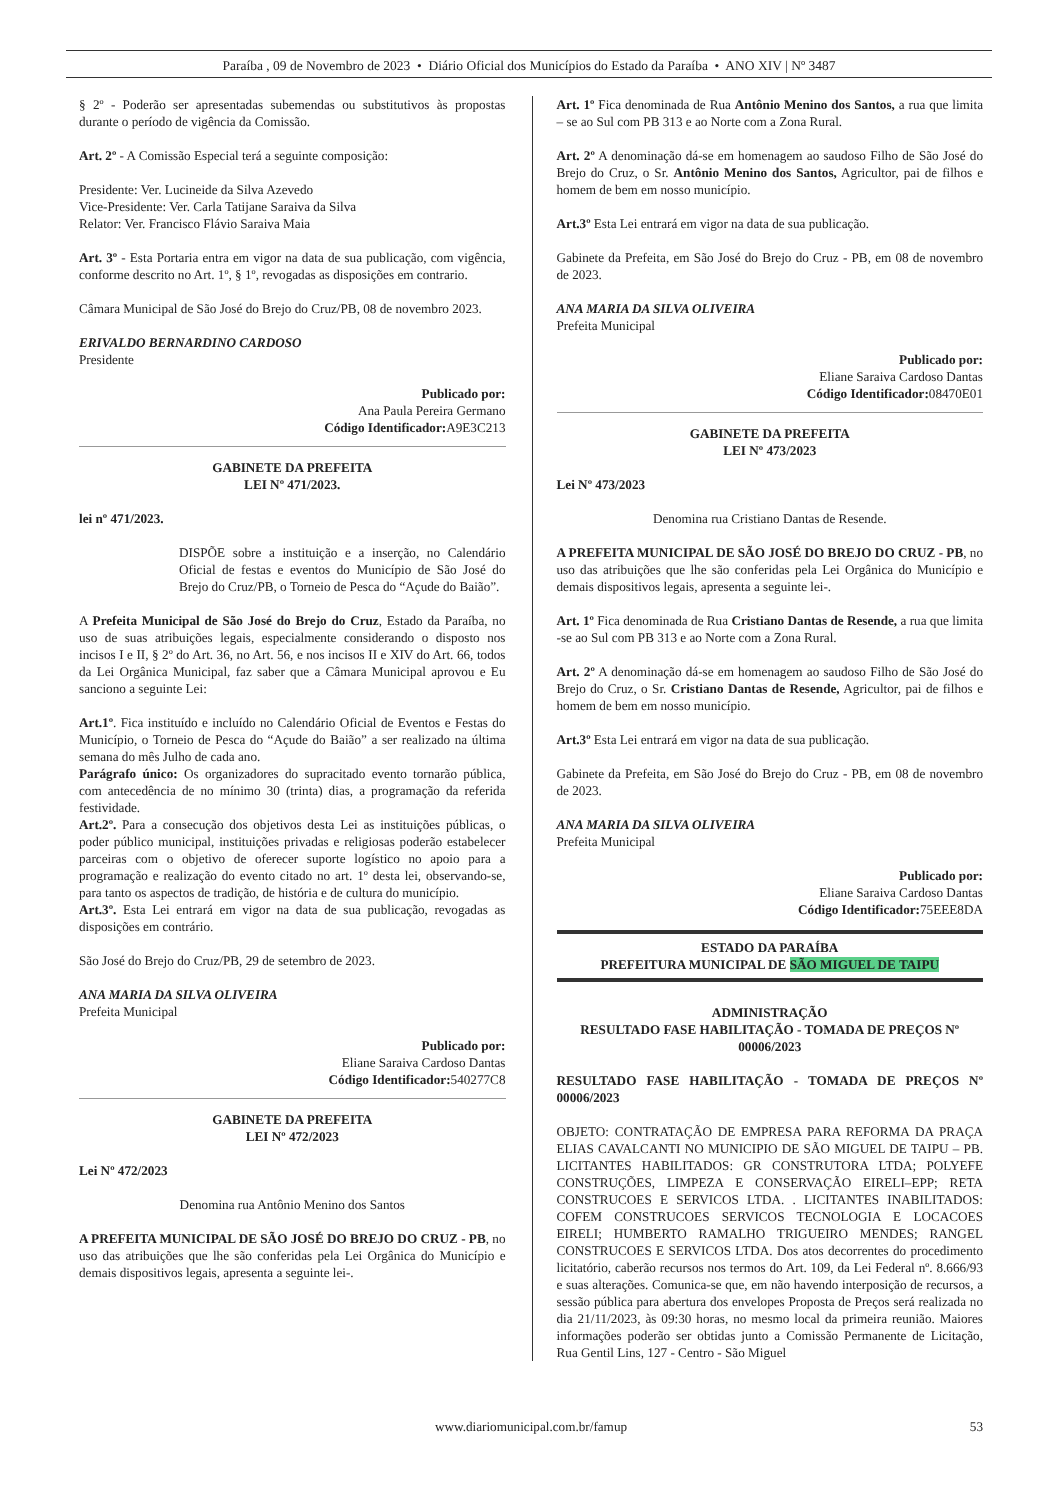Paraíba , 09 de Novembro de 2023 • Diário Oficial dos Municípios do Estado da Paraíba • ANO XIV | Nº 3487
§ 2º - Poderão ser apresentadas subemendas ou substitutivos às propostas durante o período de vigência da Comissão.
Art. 2º - A Comissão Especial terá a seguinte composição:
Presidente: Ver. Lucineide da Silva Azevedo
Vice-Presidente: Ver. Carla Tatijane Saraiva da Silva
Relator: Ver. Francisco Flávio Saraiva Maia
Art. 3º - Esta Portaria entra em vigor na data de sua publicação, com vigência, conforme descrito no Art. 1º, § 1º, revogadas as disposições em contrario.
Câmara Municipal de São José do Brejo do Cruz/PB, 08 de novembro 2023.
ERIVALDO BERNARDINO CARDOSO
Presidente
Publicado por:
Ana Paula Pereira Germano
Código Identificador: A9E3C213
GABINETE DA PREFEITA
LEI Nº 471/2023.
lei nº 471/2023.
DISPÕE sobre a instituição e a inserção, no Calendário Oficial de festas e eventos do Município de São José do Brejo do Cruz/PB, o Torneio de Pesca do “Açude do Baião”.
A Prefeita Municipal de São José do Brejo do Cruz, Estado da Paraíba, no uso de suas atribuições legais, especialmente considerando o disposto nos incisos I e II, § 2º do Art. 36, no Art. 56, e nos incisos II e XIV do Art. 66, todos da Lei Orgânica Municipal, faz saber que a Câmara Municipal aprovou e Eu sanciono a seguinte Lei:
Art.1º. Fica instituído e incluído no Calendário Oficial de Eventos e Festas do Município, o Torneio de Pesca do “Açude do Baião” a ser realizado na última semana do mês Julho de cada ano.
Parágrafo único: Os organizadores do supracitado evento tornarão pública, com antecedência de no mínimo 30 (trinta) dias, a programação da referida festividade.
Art.2º. Para a consecução dos objetivos desta Lei as instituições públicas, o poder público municipal, instituições privadas e religiosas poderão estabelecer parceiras com o objetivo de oferecer suporte logístico no apoio para a programação e realização do evento citado no art. 1º desta lei, observando-se, para tanto os aspectos de tradição, de história e de cultura do município.
Art.3º. Esta Lei entrará em vigor na data de sua publicação, revogadas as disposições em contrário.
São José do Brejo do Cruz/PB, 29 de setembro de 2023.
ANA MARIA DA SILVA OLIVEIRA
Prefeita Municipal
Publicado por:
Eliane Saraiva Cardoso Dantas
Código Identificador: 540277C8
GABINETE DA PREFEITA
LEI Nº 472/2023
Lei Nº 472/2023
Denomina rua Antônio Menino dos Santos
A PREFEITA MUNICIPAL DE SÃO JOSÉ DO BREJO DO CRUZ - PB, no uso das atribuições que lhe são conferidas pela Lei Orgânica do Município e demais dispositivos legais, apresenta a seguinte lei-.
Art. 1º Fica denominada de Rua Antônio Menino dos Santos, a rua que limita – se ao Sul com PB 313 e ao Norte com a Zona Rural.
Art. 2º A denominação dá-se em homenagem ao saudoso Filho de São José do Brejo do Cruz, o Sr. Antônio Menino dos Santos, Agricultor, pai de filhos e homem de bem em nosso município.
Art.3º Esta Lei entrará em vigor na data de sua publicação.
Gabinete da Prefeita, em São José do Brejo do Cruz - PB, em 08 de novembro de 2023.
ANA MARIA DA SILVA OLIVEIRA
Prefeita Municipal
Publicado por:
Eliane Saraiva Cardoso Dantas
Código Identificador: 08470E01
GABINETE DA PREFEITA
LEI Nº 473/2023
Lei Nº 473/2023
Denomina rua Cristiano Dantas de Resende.
A PREFEITA MUNICIPAL DE SÃO JOSÉ DO BREJO DO CRUZ - PB, no uso das atribuições que lhe são conferidas pela Lei Orgânica do Município e demais dispositivos legais, apresenta a seguinte lei-.
Art. 1º Fica denominada de Rua Cristiano Dantas de Resende, a rua que limita -se ao Sul com PB 313 e ao Norte com a Zona Rural.
Art. 2º A denominação dá-se em homenagem ao saudoso Filho de São José do Brejo do Cruz, o Sr. Cristiano Dantas de Resende, Agricultor, pai de filhos e homem de bem em nosso município.
Art.3º Esta Lei entrará em vigor na data de sua publicação.
Gabinete da Prefeita, em São José do Brejo do Cruz - PB, em 08 de novembro de 2023.
ANA MARIA DA SILVA OLIVEIRA
Prefeita Municipal
Publicado por:
Eliane Saraiva Cardoso Dantas
Código Identificador: 75EEE8DA
ESTADO DA PARAÍBA
PREFEITURA MUNICIPAL DE SÃO MIGUEL DE TAIPU
ADMINISTRAÇÃO
RESULTADO FASE HABILITAÇÃO - TOMADA DE PREÇOS Nº 00006/2023
RESULTADO FASE HABILITAÇÃO - TOMADA DE PREÇOS Nº 00006/2023
OBJETO: CONTRATAÇÃO DE EMPRESA PARA REFORMA DA PRAÇA ELIAS CAVALCANTI NO MUNICIPIO DE SÃO MIGUEL DE TAIPU – PB. LICITANTES HABILITADOS: GR CONSTRUTORA LTDA; POLYEFE CONSTRUÇÕES, LIMPEZA E CONSERVAÇÃO EIRELI–EPP; RETA CONSTRUCOES E SERVICOS LTDA. . LICITANTES INABILITADOS: COFEM CONSTRUCOES SERVICOS TECNOLOGIA E LOCACOES EIRELI; HUMBERTO RAMALHO TRIGUEIRO MENDES; RANGEL CONSTRUCOES E SERVICOS LTDA. Dos atos decorrentes do procedimento licitatório, caberão recursos nos termos do Art. 109, da Lei Federal nº. 8.666/93 e suas alterações. Comunica-se que, em não havendo interposição de recursos, a sessão pública para abertura dos envelopes Proposta de Preços será realizada no dia 21/11/2023, às 09:30 horas, no mesmo local da primeira reunião. Maiores informações poderão ser obtidas junto a Comissão Permanente de Licitação, Rua Gentil Lins, 127 - Centro - São Miguel
www.diariomunicipal.com.br/famup 53